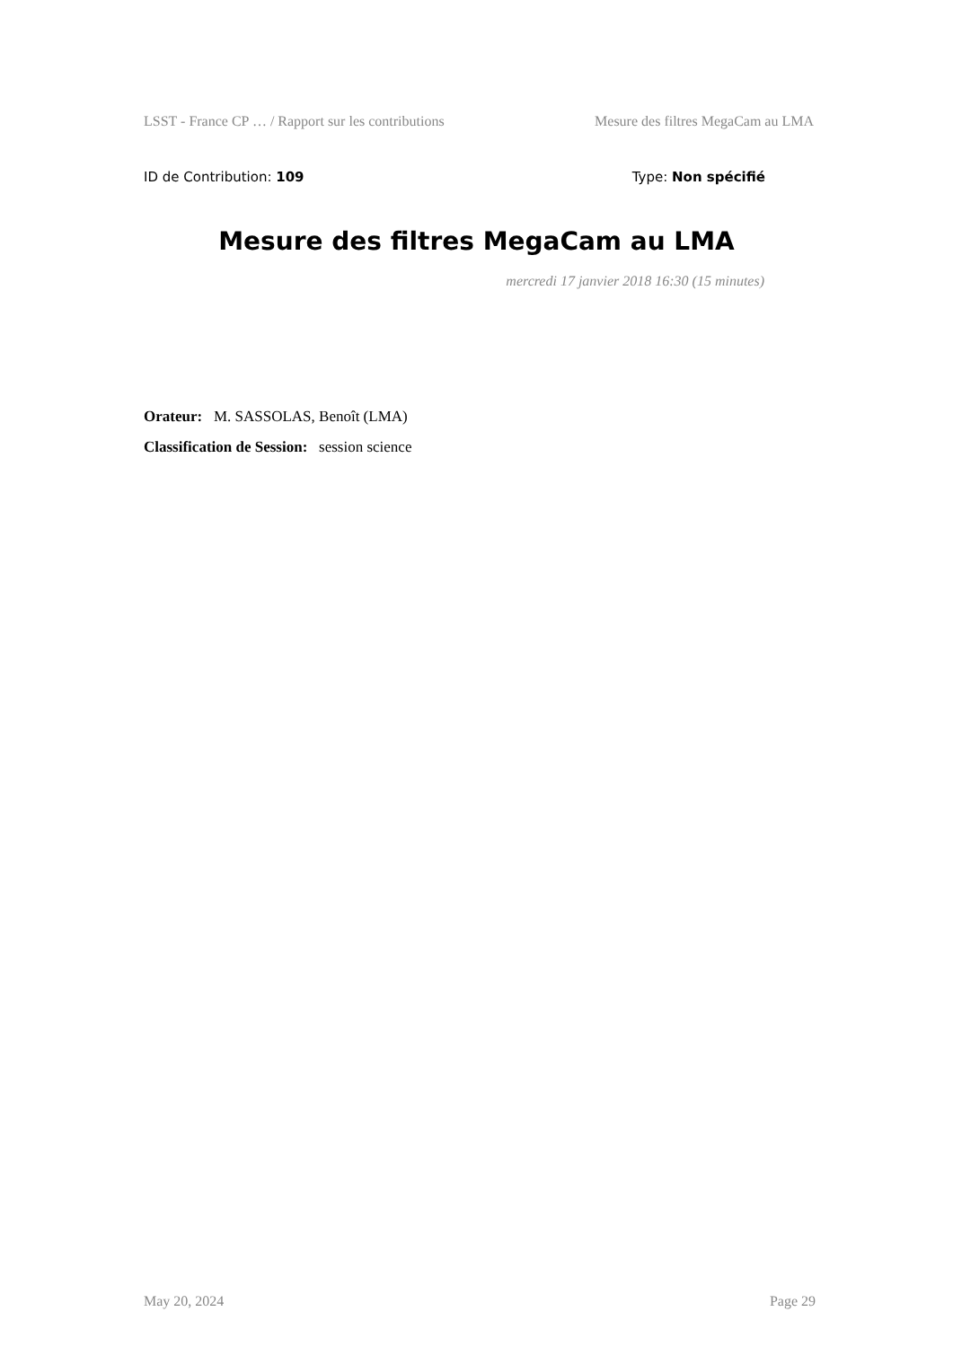LSST - France CP … / Rapport sur les contributions Mesure des filtres MegaCam au LMA
ID de Contribution: 109 Type: Non spécifié
Mesure des filtres MegaCam au LMA
mercredi 17 janvier 2018 16:30 (15 minutes)
Orateur: M. SASSOLAS, Benoît (LMA)
Classification de Session: session science
May 20, 2024 Page 29